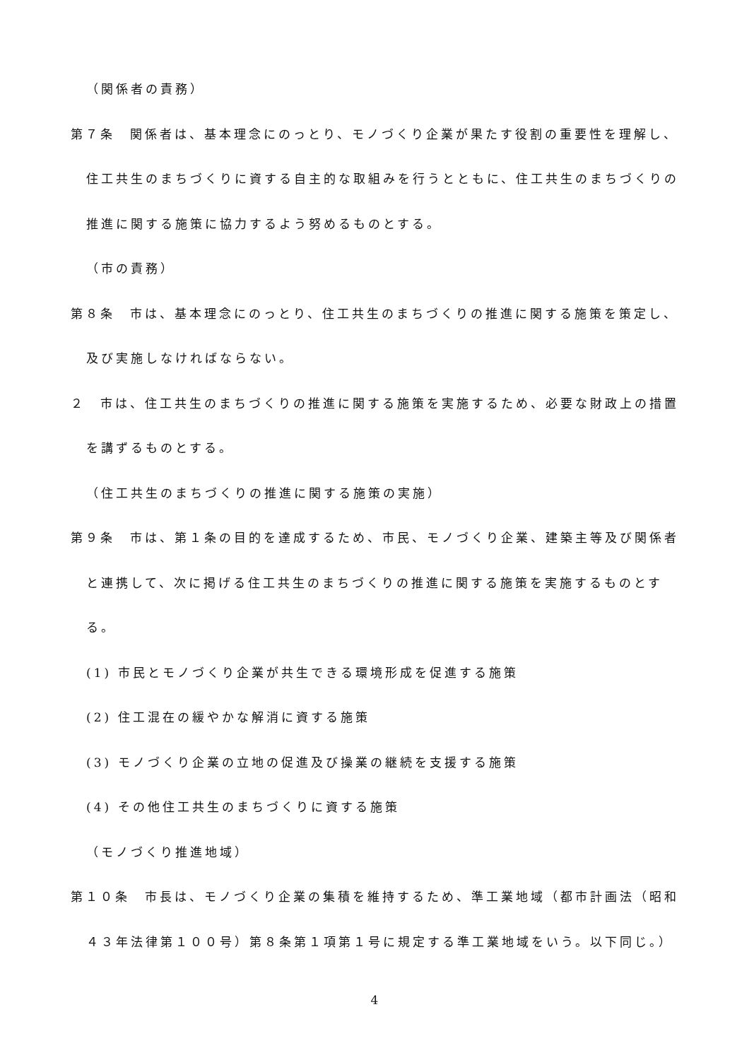（関係者の責務）
第７条　関係者は、基本理念にのっとり、モノづくり企業が果たす役割の重要性を理解し、住工共生のまちづくりに資する自主的な取組みを行うとともに、住工共生のまちづくりの推進に関する施策に協力するよう努めるものとする。
（市の責務）
第８条　市は、基本理念にのっとり、住工共生のまちづくりの推進に関する施策を策定し、及び実施しなければならない。
２　市は、住工共生のまちづくりの推進に関する施策を実施するため、必要な財政上の措置を講ずるものとする。
（住工共生のまちづくりの推進に関する施策の実施）
第９条　市は、第１条の目的を達成するため、市民、モノづくり企業、建築主等及び関係者と連携して、次に掲げる住工共生のまちづくりの推進に関する施策を実施するものとする。
(1) 市民とモノづくり企業が共生できる環境形成を促進する施策
(2) 住工混在の緩やかな解消に資する施策
(3) モノづくり企業の立地の促進及び操業の継続を支援する施策
(4) その他住工共生のまちづくりに資する施策
（モノづくり推進地域）
第１０条　市長は、モノづくり企業の集積を維持するため、準工業地域（都市計画法（昭和４３年法律第１００号）第８条第１項第１号に規定する準工業地域をいう。以下同じ。）
4